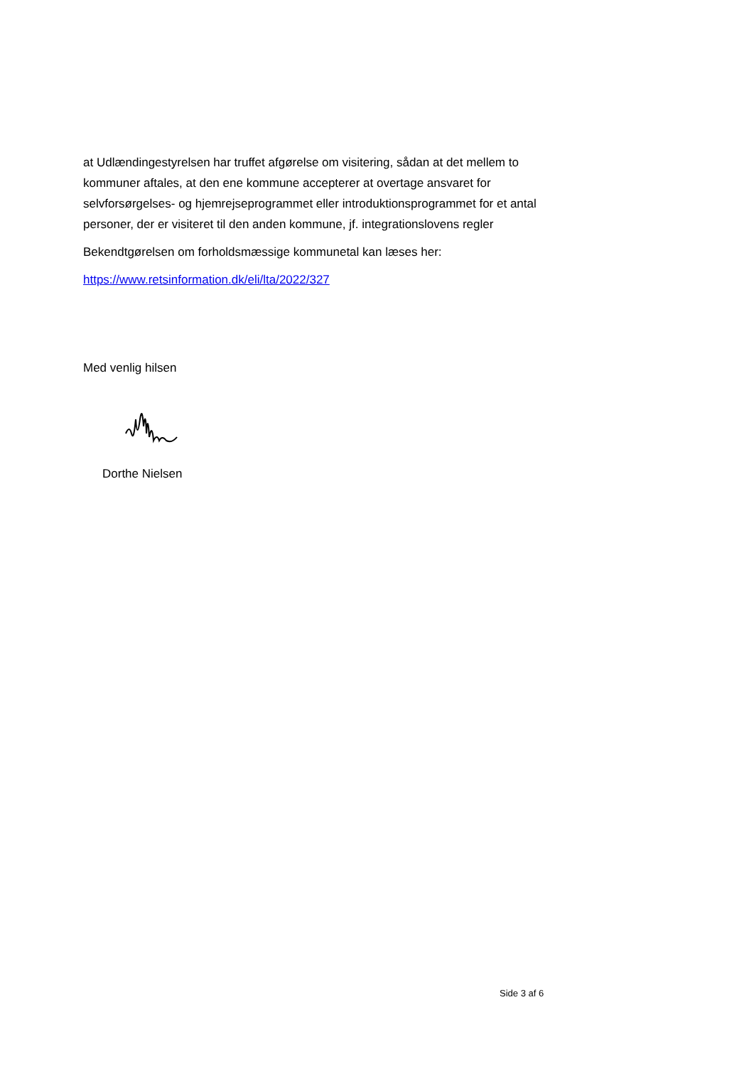at Udlændingestyrelsen har truffet afgørelse om visitering, sådan at det mellem to kommuner aftales, at den ene kommune accepterer at overtage ansvaret for selvforsørgelses- og hjemrejseprogrammet eller introduktionsprogrammet for et antal personer, der er visiteret til den anden kommune, jf. integrationslovens regler
Bekendtgørelsen om forholdsmæssige kommunetal kan læses her:
https://www.retsinformation.dk/eli/lta/2022/327
Med venlig hilsen
Dorthe Nielsen
Side 3 af 6